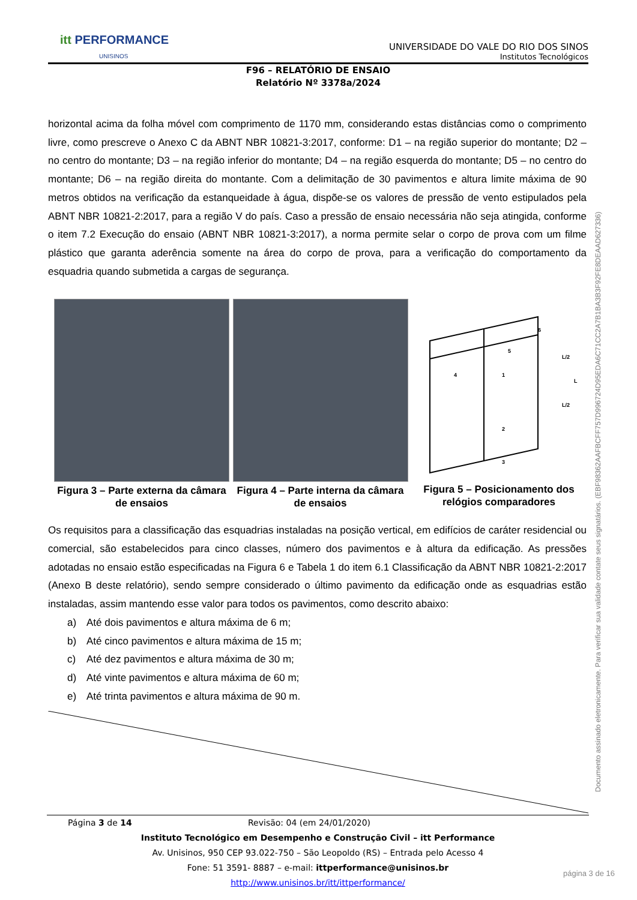itt PERFORMANCE
UNISINOS
UNIVERSIDADE DO VALE DO RIO DOS SINOS
Institutos Tecnológicos
F96 – RELATÓRIO DE ENSAIO
Relatório Nº 3378a/2024
horizontal acima da folha móvel com comprimento de 1170 mm, considerando estas distâncias como o comprimento livre, como prescreve o Anexo C da ABNT NBR 10821-3:2017, conforme: D1 – na região superior do montante; D2 – no centro do montante; D3 – na região inferior do montante; D4 – na região esquerda do montante; D5 – no centro do montante; D6 – na região direita do montante. Com a delimitação de 30 pavimentos e altura limite máxima de 90 metros obtidos na verificação da estanqueidade à água, dispõe-se os valores de pressão de vento estipulados pela ABNT NBR 10821-2:2017, para a região V do país. Caso a pressão de ensaio necessária não seja atingida, conforme o item 7.2 Execução do ensaio (ABNT NBR 10821-3:2017), a norma permite selar o corpo de prova com um filme plástico que garanta aderência somente na área do corpo de prova, para a verificação do comportamento da esquadria quando submetida a cargas de segurança.
Figura 3 – Parte externa da câmara de ensaios
Figura 4 – Parte interna da câmara de ensaios
L/2
L/2
L
4
1
2
3
5
6
Figura 5 – Posicionamento dos relógios comparadores
Os requisitos para a classificação das esquadrias instaladas na posição vertical, em edifícios de caráter residencial ou comercial, são estabelecidos para cinco classes, número dos pavimentos e à altura da edificação. As pressões adotadas no ensaio estão especificadas na Figura 6 e Tabela 1 do item 6.1 Classificação da ABNT NBR 10821-2:2017 (Anexo B deste relatório), sendo sempre considerado o último pavimento da edificação onde as esquadrias estão instaladas, assim mantendo esse valor para todos os pavimentos, como descrito abaixo:
a) Até dois pavimentos e altura máxima de 6 m;
b) Até cinco pavimentos e altura máxima de 15 m;
c) Até dez pavimentos e altura máxima de 30 m;
d) Até vinte pavimentos e altura máxima de 60 m;
e) Até trinta pavimentos e altura máxima de 90 m.
Página 3 de 14 Revisão: 04 (em 24/01/2020)
Instituto Tecnológico em Desempenho e Construção Civil – itt Performance
Av. Unisinos, 950 CEP 93.022-750 – São Leopoldo (RS) – Entrada pelo Acesso 4
Fone: 51 3591- 8887 – e-mail: ittperformance@unisinos.br
http://www.unisinos.br/itt/ittperformance/
Documento assinado eletronicamente. Para verificar sua validade contate seus signatários. (EBF98362AAFBCFF757D996724D95EDA6C71CC2A7B1BA3B3F92FE8DEAAD627336)
página 3 de 16